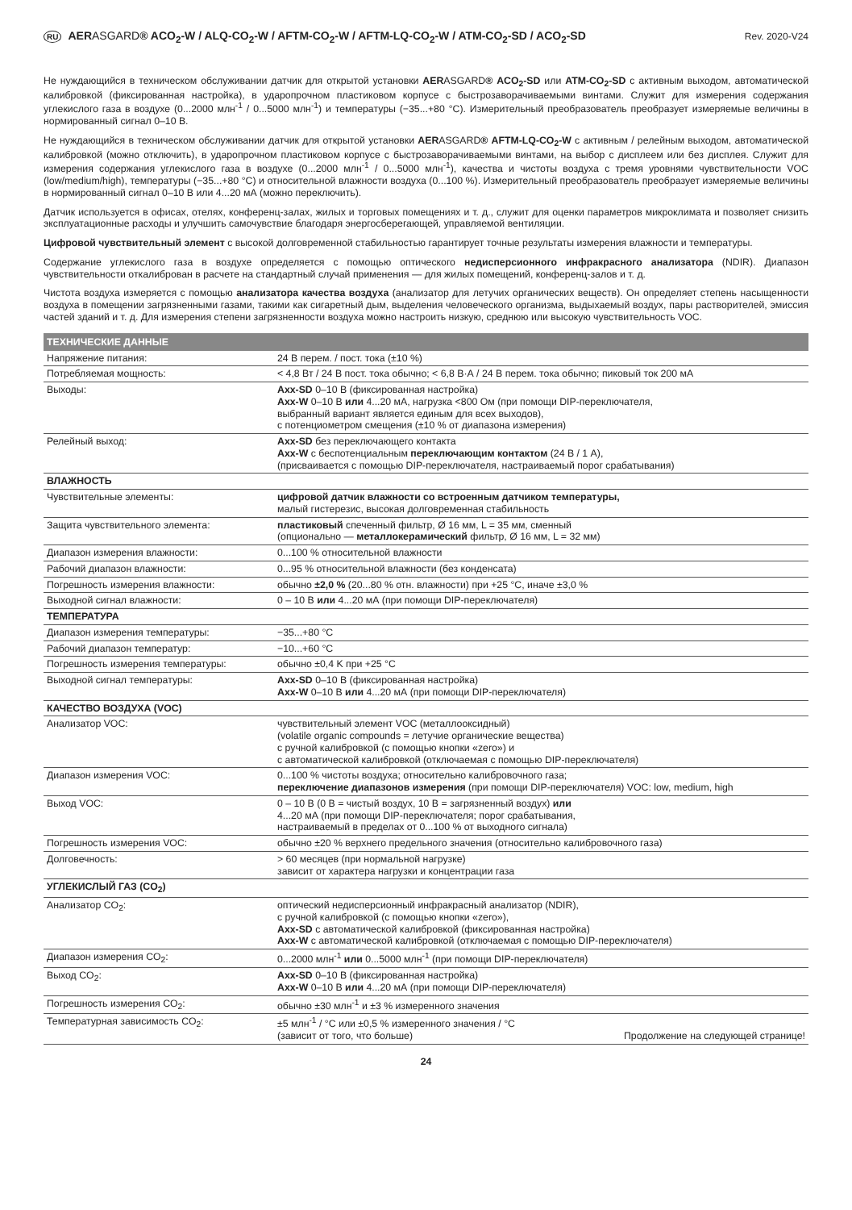RU AERASGARD® ACO<sub>2</sub>-W / ALQ-CO<sub>2</sub>-W / AFTM-CO<sub>2</sub>-W / AFTM-LQ-CO<sub>2</sub>-W / ATM-CO<sub>2</sub>-SD / ACO<sub>2</sub>-SD Rev. 2020-V24
Не нуждающийся в техническом обслуживании датчик для открытой установки AERASGARD® ACO<sub>2</sub>-SD или ATM-CO<sub>2</sub>-SD с активным выходом, автоматической калибровкой (фиксированная настройка), в ударопрочном пластиковом корпусе с быстрозаворачиваемыми винтами. Служит для измерения содержания углекислого газа в воздухе (0...2000 млн<sup>-1</sup> / 0...5000 млн<sup>-1</sup>) и температуры (−35...+80 °C). Измерительный преобразователь преобразует измеряемые величины в нормированный сигнал 0–10 В.
Не нуждающийся в техническом обслуживании датчик для открытой установки AERASGARD® AFTM-LQ-CO<sub>2</sub>-W с активным / релейным выходом, автоматической калибровкой (можно отключить), в ударопрочном пластиковом корпусе с быстрозаворачиваемыми винтами, на выбор с дисплеем или без дисплея. Служит для измерения содержания углекислого газа в воздухе (0...2000 млн<sup>-1</sup> / 0...5000 млн<sup>-1</sup>), качества и чистоты воздуха с тремя уровнями чувствительности VOC (low/medium/high), температуры (−35...+80 °C) и относительной влажности воздуха (0...100 %). Измерительный преобразователь преобразует измеряемые величины в нормированный сигнал 0–10 В или 4...20 мА (можно переключить).
Датчик используется в офисах, отелях, конференц-залах, жилых и торговых помещениях и т. д., служит для оценки параметров микроклимата и позволяет снизить эксплуатационные расходы и улучшить самочувствие благодаря энергосберегающей, управляемой вентиляции.
Цифровой чувствительный элемент с высокой долговременной стабильностью гарантирует точные результаты измерения влажности и температуры.
Содержание углекислого газа в воздухе определяется с помощью оптического недисперсионного инфракрасного анализатора (NDIR). Диапазон чувствительности откалиброван в расчете на стандартный случай применения — для жилых помещений, конференц-залов и т. д.
Чистота воздуха измеряется с помощью анализатора качества воздуха (анализатор для летучих органических веществ). Он определяет степень насыщенности воздуха в помещении загрязненными газами, такими как сигаретный дым, выделения человеческого организма, выдыхаемый воздух, пары растворителей, эмиссия частей зданий и т. д. Для измерения степени загрязненности воздуха можно настроить низкую, среднюю или высокую чувствительность VOC.
| ТЕХНИЧЕСКИЕ ДАННЫЕ | |
| --- | --- |
| Напряжение питания: | 24 В перем. / пост. тока (±10 %) |
| Потребляемая мощность: | < 4,8 Вт / 24 В пост. тока обычно; < 6,8 В·А / 24 В перем. тока обычно; пиковый ток 200 мА |
| Выходы: | Axx-SD 0–10 В (фиксированная настройка) Axx-W 0–10 В или 4...20 мА, нагрузка <800 Ом (при помощи DIP-переключателя, выбранный вариант является единым для всех выходов), с потенциометром смещения (±10 % от диапазона измерения) |
| Релейный выход: | Axx-SD без переключающего контакта Axx-W с беспотенциальным переключающим контактом (24 В / 1 А), (присваивается с помощью DIP-переключателя, настраиваемый порог срабатывания) |
| ВЛАЖНОСТЬ | |
| Чувствительные элементы: | цифровой датчик влажности со встроенным датчиком температуры, малый гистерезис, высокая долговременная стабильность |
| Защита чувствительного элемента: | пластиковый спеченный фильтр, Ø 16 мм, L = 35 мм, сменный (опционально — металлокерамический фильтр, Ø 16 мм, L = 32 мм) |
| Диапазон измерения влажности: | 0...100 % относительной влажности |
| Рабочий диапазон влажности: | 0...95 % относительной влажности (без конденсата) |
| Погрешность измерения влажности: | обычно ±2,0 % (20...80 % отн. влажности) при +25 °C, иначе ±3,0 % |
| Выходной сигнал влажности: | 0 – 10 В или 4...20 мА (при помощи DIP-переключателя) |
| ТЕМПЕРАТУРА | |
| Диапазон измерения температуры: | −35...+80 °C |
| Рабочий диапазон температур: | −10...+60 °C |
| Погрешность измерения температуры: | обычно ±0,4 K при +25 °C |
| Выходной сигнал температуры: | Axx-SD 0–10 В (фиксированная настройка) Axx-W 0–10 В или 4...20 мА (при помощи DIP-переключателя) |
| КАЧЕСТВО ВОЗДУХА (VOC) | |
| Анализатор VOC: | чувствительный элемент VOC (металлооксидный) (volatile organic compounds = летучие органические вещества) с ручной калибровкой (с помощью кнопки «zero») и с автоматической калибровкой (отключаемая с помощью DIP-переключателя) |
| Диапазон измерения VOC: | 0...100 % чистоты воздуха; относительно калибровочного газа; переключение диапазонов измерения (при помощи DIP-переключателя) VOC: low, medium, high |
| Выход VOC: | 0 – 10 В (0 В = чистый воздух, 10 В = загрязненный воздух) или 4...20 мА (при помощи DIP-переключателя; порог срабатывания, настраиваемый в пределах от 0...100 % от выходного сигнала) |
| Погрешность измерения VOC: | обычно ±20 % верхнего предельного значения (относительно калибровочного газа) |
| Долговечность: | > 60 месяцев (при нормальной нагрузке) зависит от характера нагрузки и концентрации газа |
| УГЛЕКИСЛЫЙ ГАЗ (CO<sub>2</sub>) | |
| Анализатор CO<sub>2</sub>: | оптический недисперсионный инфракрасный анализатор (NDIR), с ручной калибровкой (с помощью кнопки «zero»), Axx-SD с автоматической калибровкой (фиксированная настройка) Axx-W с автоматической калибровкой (отключаемая с помощью DIP-переключателя) |
| Диапазон измерения CO<sub>2</sub>: | 0...2000 млн<sup>-1</sup> или 0...5000 млн<sup>-1</sup> (при помощи DIP-переключателя) |
| Выход CO<sub>2</sub>: | Axx-SD 0–10 В (фиксированная настройка) Axx-W 0–10 В или 4...20 мА (при помощи DIP-переключателя) |
| Погрешность измерения CO<sub>2</sub>: | обычно ±30 млн<sup>-1</sup> и ±3 % измеренного значения |
| Температурная зависимость CO<sub>2</sub>: | ±5 млн<sup>-1</sup> / °C или ±0,5 % измеренного значения / °C (зависит от того, что больше) Продолжение на следующей странице! |
24